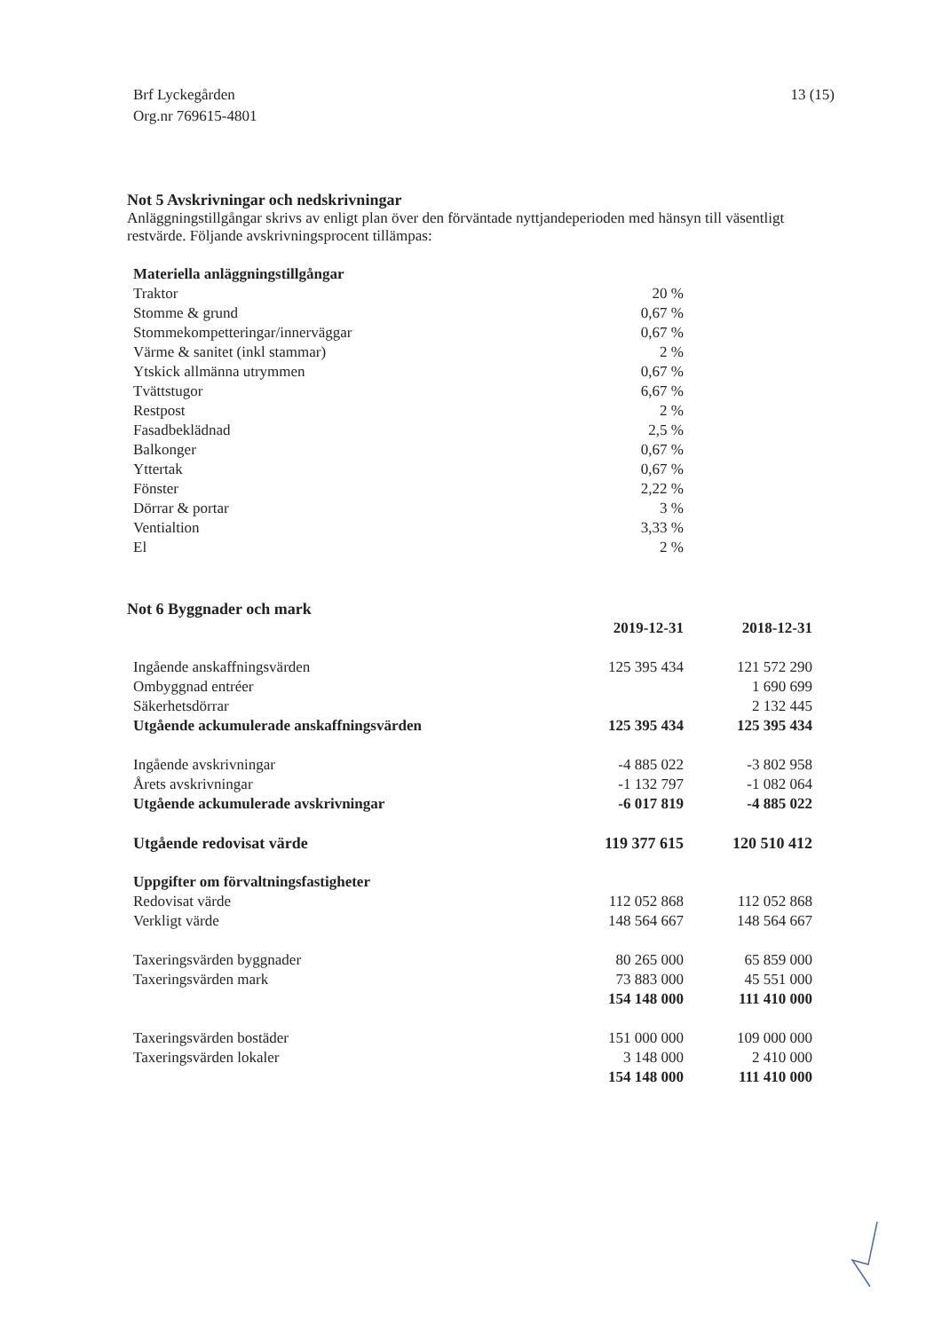Brf Lyckegården
Org.nr 769615-4801
13 (15)
Not 5 Avskrivningar och nedskrivningar
Anläggningstillgångar skrivs av enligt plan över den förväntade nyttjandeperioden med hänsyn till väsentligt restvärde. Följande avskrivningsprocent tillämpas:
| Materiella anläggningstillgångar | |
| --- | --- |
| Traktor | 20 % |
| Stomme & grund | 0,67 % |
| Stommekompetteringar/innerväggar | 0,67 % |
| Värme & sanitet (inkl stammar) | 2 % |
| Ytskick allmänna utrymmen | 0,67 % |
| Tvättstugor | 6,67 % |
| Restpost | 2 % |
| Fasadbeklädnad | 2,5 % |
| Balkonger | 0,67 % |
| Yttertak | 0,67 % |
| Fönster | 2,22 % |
| Dörrar & portar | 3 % |
| Ventialtion | 3,33 % |
| El | 2 % |
Not 6 Byggnader och mark
| | 2019-12-31 | 2018-12-31 |
| --- | --- | --- |
| Ingående anskaffningsvärden | 125 395 434 | 121 572 290 |
| Ombyggnad entréer | | 1 690 699 |
| Säkerhetsdörrar | | 2 132 445 |
| Utgående ackumulerade anskaffningsvärden | 125 395 434 | 125 395 434 |
| Ingående avskrivningar | -4 885 022 | -3 802 958 |
| Årets avskrivningar | -1 132 797 | -1 082 064 |
| Utgående ackumulerade avskrivningar | -6 017 819 | -4 885 022 |
| Utgående redovisat värde | 119 377 615 | 120 510 412 |
| Uppgifter om förvaltningsfastigheter | | |
| Redovisat värde | 112 052 868 | 112 052 868 |
| Verkligt värde | 148 564 667 | 148 564 667 |
| Taxeringsvärden byggnader | 80 265 000 | 65 859 000 |
| Taxeringsvärden mark | 73 883 000 | 45 551 000 |
| | 154 148 000 | 111 410 000 |
| Taxeringsvärden bostäder | 151 000 000 | 109 000 000 |
| Taxeringsvärden lokaler | 3 148 000 | 2 410 000 |
| | 154 148 000 | 111 410 000 |